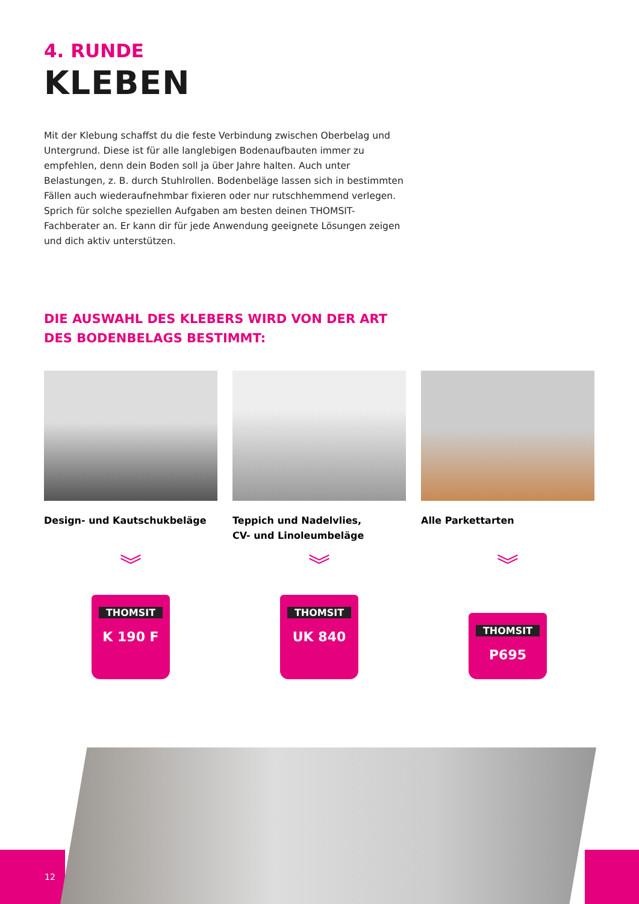4. RUNDE
KLEBEN
Mit der Klebung schaffst du die feste Verbindung zwischen Oberbelag und Untergrund. Diese ist für alle langlebigen Bodenaufbauten immer zu empfehlen, denn dein Boden soll ja über Jahre halten. Auch unter Belastungen, z. B. durch Stuhlrollen. Bodenbeläge lassen sich in bestimmten Fällen auch wiederaufnehmbar fixieren oder nur rutschhemmend verlegen. Sprich für solche speziellen Aufgaben am besten deinen THOMSIT-Fachberater an. Er kann dir für jede Anwendung geeignete Lösungen zeigen und dich aktiv unterstützen.
DIE AUSWAHL DES KLEBERS WIRD VON DER ART DES BODENBELAGS BESTIMMT:
Design- und Kautschukbeläge
︾
THOMSIT
K 190 F
Teppich und Nadelvlies,
CV- und Linoleumbeläge
︾
THOMSIT
UK 840
Alle Parkettarten
︾
THOMSIT
P695
12